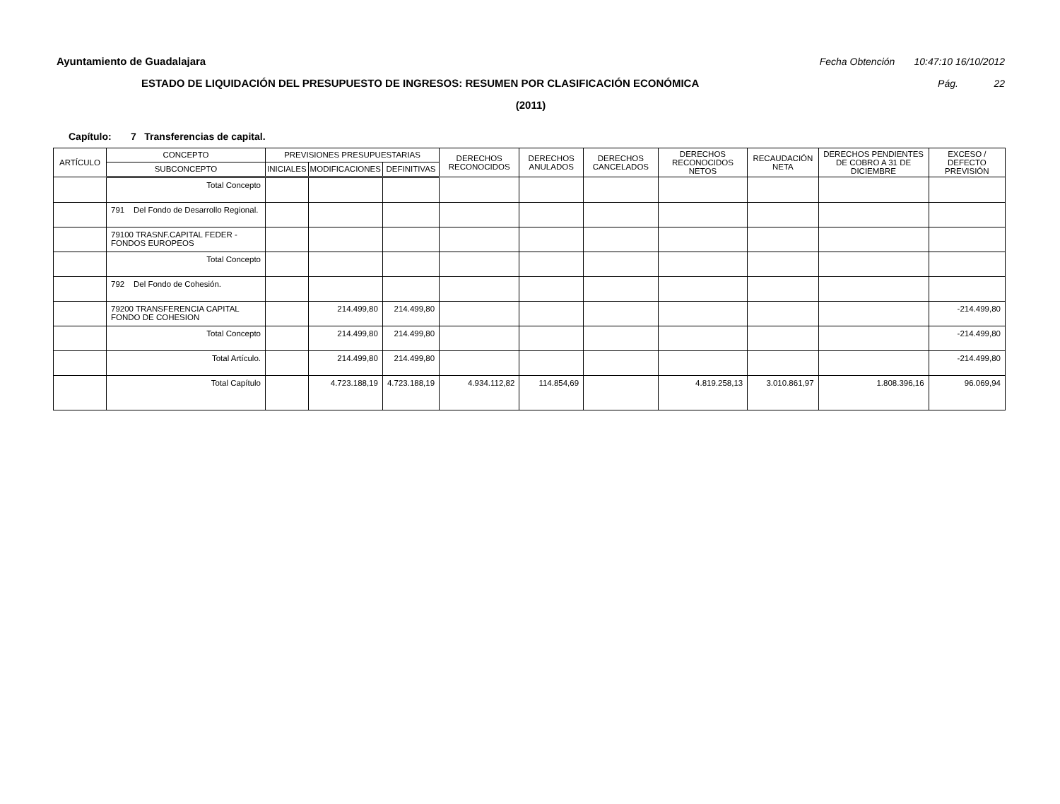Ayuntamiento de Guadalajara Fecha Obtención 10:47:10 16/10/2012
ESTADO DE LIQUIDACIÓN DEL PRESUPUESTO DE INGRESOS: RESUMEN POR CLASIFICACIÓN ECONÓMICA Pág. 22
(2011)
Capítulo: 7 Transferencias de capital.
| ARTÍCULO | CONCEPTO | PREVISIONES PRESUPUESTARIAS | | | DERECHOS RECONOCIDOS | DERECHOS ANULADOS | DERECHOS CANCELADOS | DERECHOS RECONOCIDOS NETOS | RECAUDACIÓN NETA | DERECHOS PENDIENTES DE COBRO A 31 DE DICIEMBRE | EXCESO / DEFECTO PREVISIÓN |
| --- | --- | --- | --- | --- | --- | --- | --- | --- | --- | --- | --- |
| | SUBCONCEPTO | INICIALES | MODIFICACIONES | DEFINITIVAS | | | | | | | |
| | Total Concepto | | | | | | | | | | |
| | 791 Del Fondo de Desarrollo Regional. | | | | | | | | | | |
| | 79100 TRASNF.CAPITAL FEDER - FONDOS EUROPEOS | | | | | | | | | | |
| | Total Concepto | | | | | | | | | | |
| | 792 Del Fondo de Cohesión. | | | | | | | | | | |
| | 79200 TRANSFERENCIA CAPITAL FONDO DE COHESION | | 214.499,80 | 214.499,80 | | | | | | | -214.499,80 |
| | Total Concepto | | 214.499,80 | 214.499,80 | | | | | | | -214.499,80 |
| | Total Artículo. | | 214.499,80 | 214.499,80 | | | | | | | -214.499,80 |
| | Total Capítulo | | 4.723.188,19 | 4.723.188,19 | 4.934.112,82 | 114.854,69 | | 4.819.258,13 | 3.010.861,97 | 1.808.396,16 | 96.069,94 |